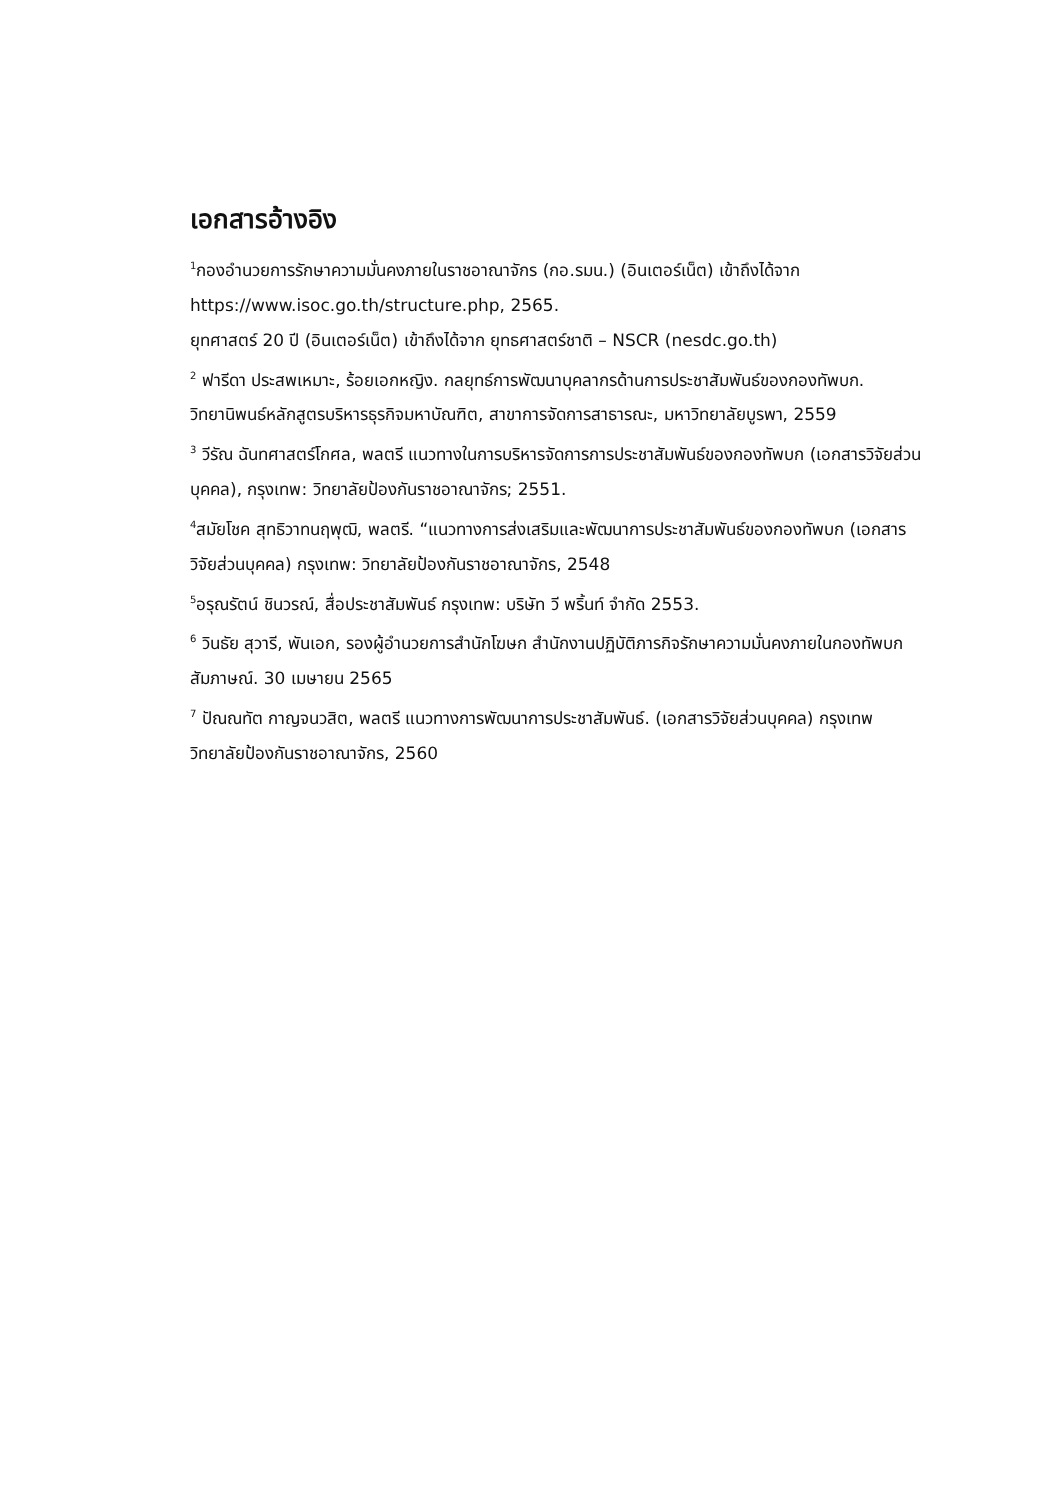เอกสารอ้างอิง
<sup>1</sup> กองอำนวยการรักษาความมั่นคงภายในราชอาณาจักร (กอ.รมน.) (อินเตอร์เน็ต) เข้าถึงได้จาก https://www.isoc.go.th/structure.php, 2565.
ยุทศาสตร์ 20 ปี (อินเตอร์เน็ต) เข้าถึงได้จาก ยุทธศาสตร์ชาติ – NSCR (nesdc.go.th)
<sup>2</sup> ฟารีดา ประสพเหมาะ, ร้อยเอกหญิง. กลยุทธ์การพัฒนาบุคลากรด้านการประชาสัมพันธ์ของกองทัพบก. วิทยานิพนธ์หลักสูตรบริหารธุรกิจมหาบัณฑิต, สาขาการจัดการสาธารณะ, มหาวิทยาลัยบูรพา, 2559
<sup>3</sup> วีรัณ ฉันทศาสตร์โกศล, พลตรี แนวทางในการบริหารจัดการการประชาสัมพันธ์ของกองทัพบก (เอกสารวิจัยส่วนบุคคล), กรุงเทพ: วิทยาลัยป้องกันราชอาณาจักร; 2551.
<sup>4</sup> สมัยโชค สุทธิวาทนฤพุฒิ, พลตรี. “แนวทางการส่งเสริมและพัฒนาการประชาสัมพันธ์ของกองทัพบก (เอกสารวิจัยส่วนบุคคล) กรุงเทพ: วิทยาลัยป้องกันราชอาณาจักร, 2548
<sup>5</sup> อรุณรัตน์ ชินวรณ์, สื่อประชาสัมพันธ์ กรุงเทพ: บริษัท วี พริ้นท์ จำกัด 2553.
<sup>6</sup> วินธัย สุวารี, พันเอก, รองผู้อำนวยการสำนักโฆษก สำนักงานปฏิบัติภารกิจรักษาความมั่นคงภายในกองทัพบก สัมภาษณ์. 30 เมษายน 2565
<sup>7</sup> ปัณณทัต กาญจนวสิต, พลตรี แนวทางการพัฒนาการประชาสัมพันธ์. (เอกสารวิจัยส่วนบุคคล) กรุงเทพ วิทยาลัยป้องกันราชอาณาจักร, 2560